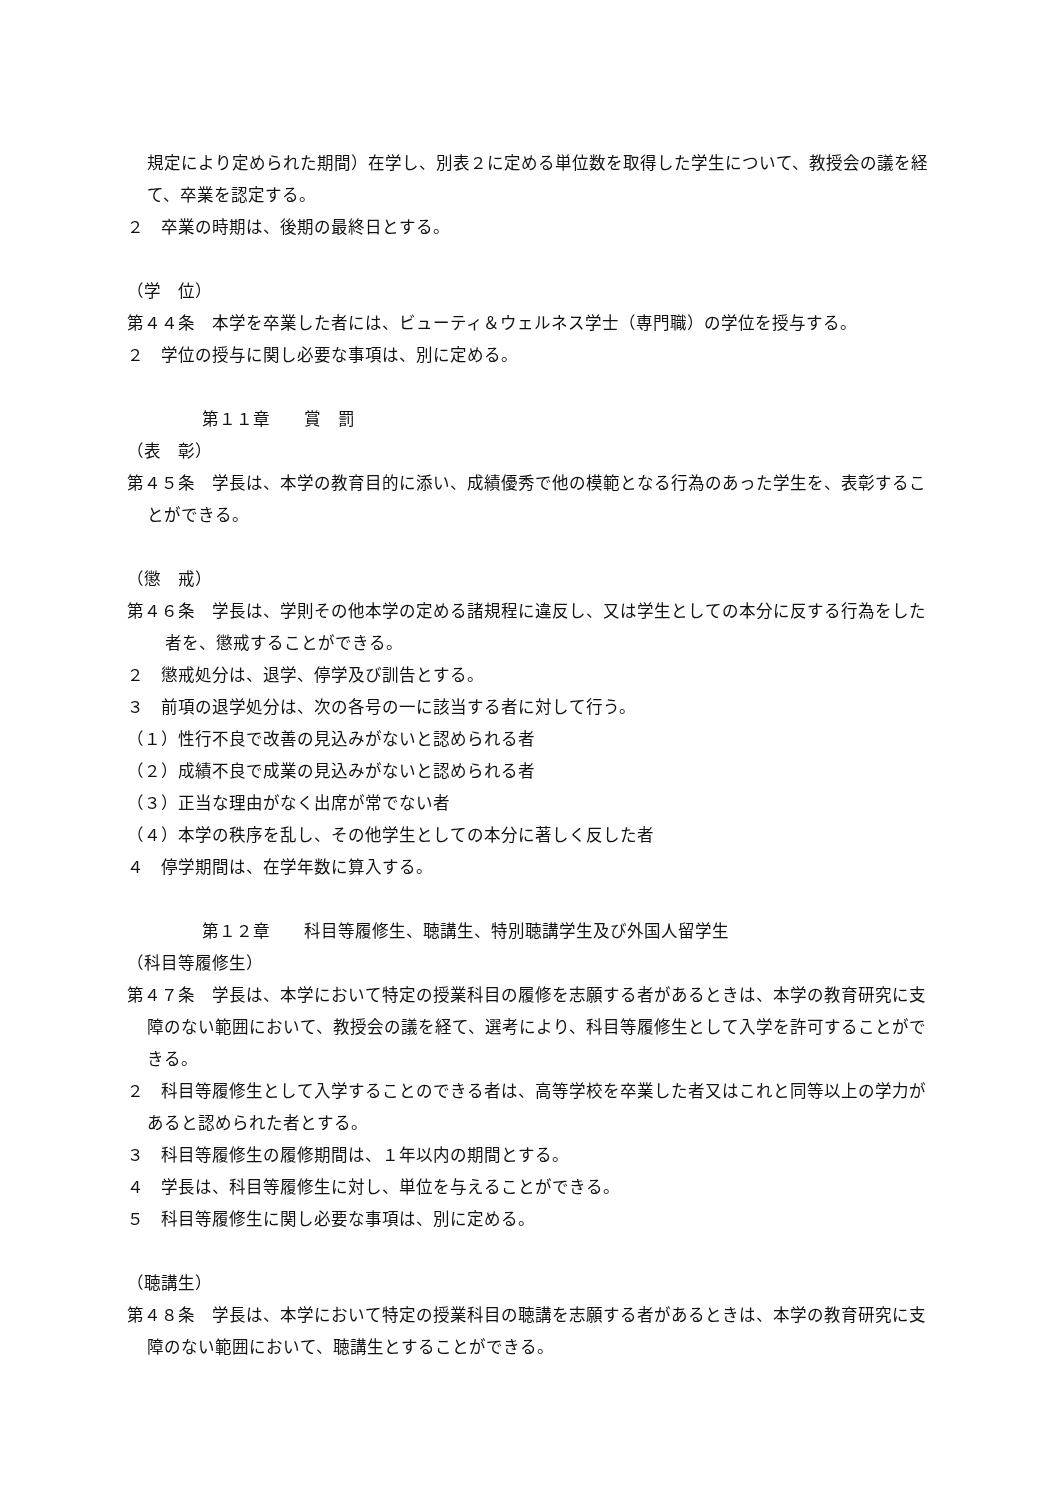規定により定められた期間）在学し、別表２に定める単位数を取得した学生について、教授会の議を経て、卒業を認定する。
２　卒業の時期は、後期の最終日とする。
（学　位）
第４４条　本学を卒業した者には、ビューティ＆ウェルネス学士（専門職）の学位を授与する。
２　学位の授与に関し必要な事項は、別に定める。
第１１章　　賞　罰
（表　彰）
第４５条　学長は、本学の教育目的に添い、成績優秀で他の模範となる行為のあった学生を、表彰することができる。
（懲　戒）
第４６条　学長は、学則その他本学の定める諸規程に違反し、又は学生としての本分に反する行為をした者を、懲戒することができる。
２　懲戒処分は、退学、停学及び訓告とする。
３　前項の退学処分は、次の各号の一に該当する者に対して行う。
（１）性行不良で改善の見込みがないと認められる者
（２）成績不良で成業の見込みがないと認められる者
（３）正当な理由がなく出席が常でない者
（４）本学の秩序を乱し、その他学生としての本分に著しく反した者
４　停学期間は、在学年数に算入する。
第１２章　　科目等履修生、聴講生、特別聴講学生及び外国人留学生
（科目等履修生）
第４７条　学長は、本学において特定の授業科目の履修を志願する者があるときは、本学の教育研究に支障のない範囲において、教授会の議を経て、選考により、科目等履修生として入学を許可することができる。
２　科目等履修生として入学することのできる者は、高等学校を卒業した者又はこれと同等以上の学力があると認められた者とする。
３　科目等履修生の履修期間は、１年以内の期間とする。
４　学長は、科目等履修生に対し、単位を与えることができる。
５　科目等履修生に関し必要な事項は、別に定める。
（聴講生）
第４８条　学長は、本学において特定の授業科目の聴講を志願する者があるときは、本学の教育研究に支障のない範囲において、聴講生とすることができる。